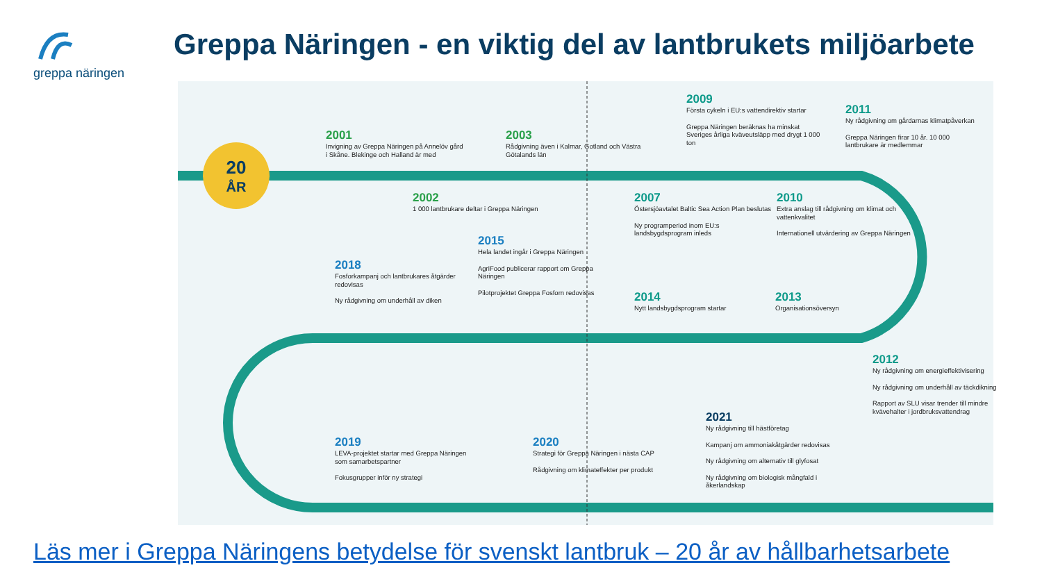greppa näringen
Greppa Näringen - en viktig del av lantbrukets miljöarbete
20
ÅR
2001
Invigning av Greppa Näringen på Annelöv gård i Skåne. Blekinge och Halland är med
2003
Rådgivning även i Kalmar, Gotland och Västra Götalands län
2002
1 000 lantbrukare deltar i Greppa Näringen
2009
Första cykeln i EU:s vattendirektiv startar
Greppa Näringen beräknas ha minskat Sveriges årliga kväveutsläpp med drygt 1 000 ton
2011
Ny rådgivning om gårdarnas klimatpåverkan
Greppa Näringen firar 10 år. 10 000 lantbrukare är medlemmar
2007
Östersjöavtalet Baltic Sea Action Plan beslutas
Ny programperiod inom EU:s landsbygdsprogram inleds
2010
Extra anslag till rådgivning om klimat och vattenkvalitet
Internationell utvärdering av Greppa Näringen
2015
Hela landet ingår i Greppa Näringen
AgriFood publicerar rapport om Greppa Näringen
Pilotprojektet Greppa Fosforn redovisas
2018
Fosforkampanj och lantbrukares åtgärder redovisas
Ny rådgivning om underhåll av diken
2014
Nytt landsbygdsprogram startar
2013
Organisationsöversyn
2012
Ny rådgivning om energieffektivisering
Ny rådgivning om underhåll av täckdikning
Rapport av SLU visar trender till mindre kvävehalter i jordbruksvattendrag
2021
Ny rådgivning till hästföretag
Kampanj om ammoniakåtgärder redovisas
Ny rådgivning om alternativ till glyfosat
Ny rådgivning om biologisk mångfald i åkerlandskap
2019
LEVA-projektet startar med Greppa Näringen som samarbetspartner
Fokusgrupper inför ny strategi
2020
Strategi för Greppa Näringen i nästa CAP
Rådgivning om klimateffekter per produkt
Läs mer i Greppa Näringens betydelse för svenskt lantbruk – 20 år av hållbarhetsarbete